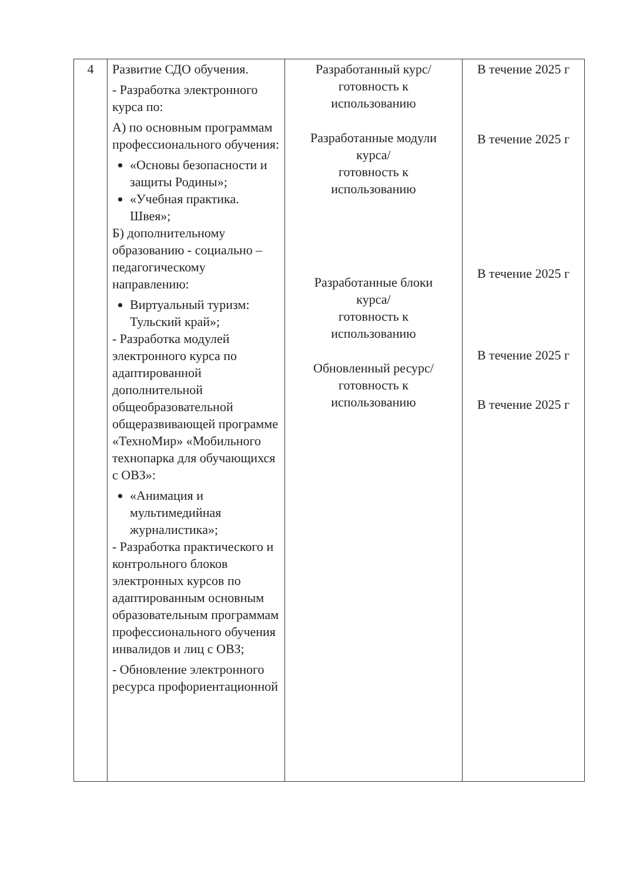| 4 | Развитие СДО обучения. - Разработка электронного курса по: А) по основным программам профессионального обучения: «Основы безопасности и защиты Родины»; «Учебная практика. Швея»; Б) дополнительному образованию - социально – педагогическому направлению: Виртуальный туризм: Тульский край»; - Разработка модулей электронного курса по адаптированной дополнительной общеобразовательной общеразвивающей программе «ТехноМир» «Мобильного технопарка для обучающихся с ОВЗ»: «Анимация и мультимедийная журналистика»; - Разработка практического и контрольного блоков электронных курсов по адаптированным основным образовательным программам профессионального обучения инвалидов и лиц с ОВЗ; - Обновление электронного ресурса профориентационной | Разработанный курс/ готовность к использованию Разработанные модули курса/ готовность к использованию Разработанные блоки курса/ готовность к использованию Обновленный ресурс/ готовность к использованию | В течение 2025 г В течение 2025 г В течение 2025 г В течение 2025 г В течение 2025 г |